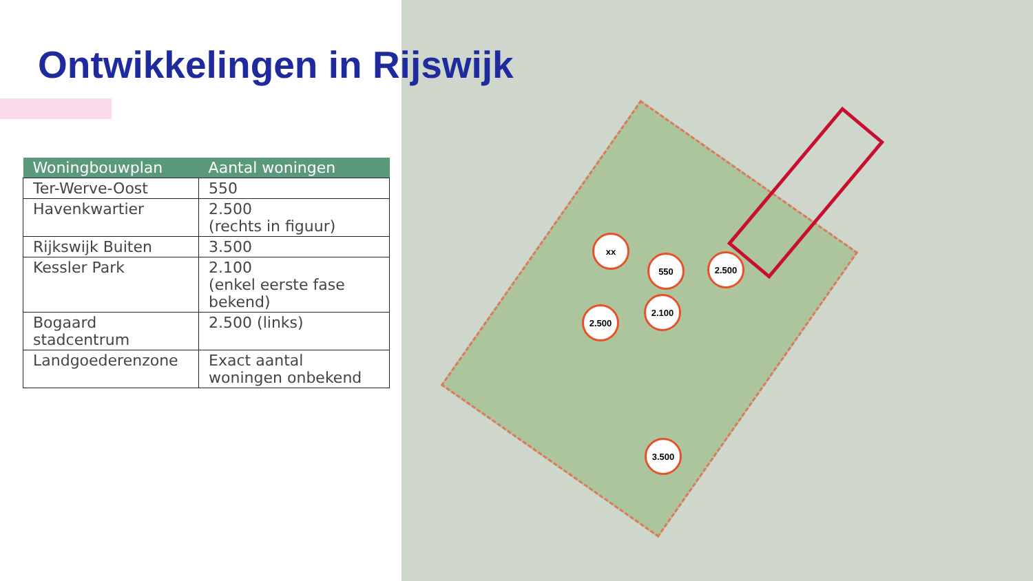Ontwikkelingen in Rijswijk
| Woningbouwplan | Aantal woningen |
| --- | --- |
| Ter-Werve-Oost | 550 |
| Havenkwartier | 2.500 (rechts in figuur) |
| Rijkswijk Buiten | 3.500 |
| Kessler Park | 2.100 (enkel eerste fase bekend) |
| Bogaard stadcentrum | 2.500 (links) |
| Landgoederenzone | Exact aantal woningen onbekend |
xx
550 2.500
2.500
2.100
3.500